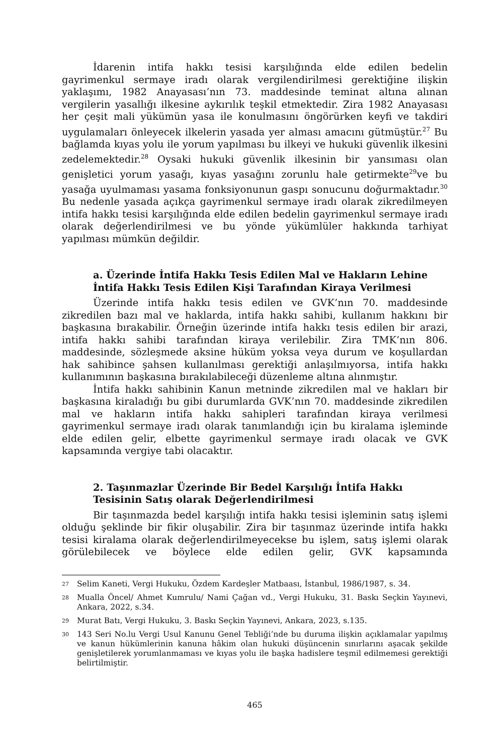İdarenin intifa hakkı tesisi karşılığında elde edilen bedelin gayrimenkul sermaye iradı olarak vergilendirilmesi gerektiğine ilişkin yaklaşımı, 1982 Anayasası’nın 73. maddesinde teminat altına alınan vergilerin yasallığı ilkesine aykırılık teşkil etmektedir. Zira 1982 Anayasası her çeşit mali yükümün yasa ile konulmasını öngörürken keyfi ve takdiri uygulamaları önleyecek ilkelerin yasada yer alması amacını gütmüştür.<sup>27</sup> Bu bağlamda kıyas yolu ile yorum yapılması bu ilkeyi ve hukuki güvenlik ilkesini zedelemektedir.<sup>28</sup> Oysaki hukuki güvenlik ilkesinin bir yansıması olan genişletici yorum yasağı, kıyas yasağını zorunlu hale getirmekte<sup>29</sup>ve bu yasağa uyulmaması yasama fonksiyonunun gaspı sonucunu doğurmaktadır.<sup>30</sup> Bu nedenle yasada açıkça gayrimenkul sermaye iradı olarak zikredilmeyen intifa hakkı tesisi karşılığında elde edilen bedelin gayrimenkul sermaye iradı olarak değerlendirilmesi ve bu yönde yükümlüler hakkında tarhiyat yapılması mümkün değildir.
a. Üzerinde İntifa Hakkı Tesis Edilen Mal ve Hakların Lehine İntifa Hakkı Tesis Edilen Kişi Tarafından Kiraya Verilmesi
Üzerinde intifa hakkı tesis edilen ve GVK’nın 70. maddesinde zikredilen bazı mal ve haklarda, intifa hakkı sahibi, kullanım hakkını bir başkasına bırakabilir. Örneğin üzerinde intifa hakkı tesis edilen bir arazi, intifa hakkı sahibi tarafından kiraya verilebilir. Zira TMK’nın 806. maddesinde, sözleşmede aksine hüküm yoksa veya durum ve koşullardan hak sahibince şahsen kullanılması gerektiği anlaşılmıyorsa, intifa hakkı kullanımının başkasına bırakılabileceği düzenleme altına alınmıştır.
İntifa hakkı sahibinin Kanun metninde zikredilen mal ve hakları bir başkasına kiraladığı bu gibi durumlarda GVK’nın 70. maddesinde zikredilen mal ve hakların intifa hakkı sahipleri tarafından kiraya verilmesi gayrimenkul sermaye iradı olarak tanımlandığı için bu kiralama işleminde elde edilen gelir, elbette gayrimenkul sermaye iradı olacak ve GVK kapsamında vergiye tabi olacaktır.
2. Taşınmazlar Üzerinde Bir Bedel Karşılığı İntifa Hakkı Tesisinin Satış olarak Değerlendirilmesi
Bir taşınmazda bedel karşılığı intifa hakkı tesisi işleminin satış işlemi olduğu şeklinde bir fikir oluşabilir. Zira bir taşınmaz üzerinde intifa hakkı tesisi kiralama olarak değerlendirilmeyecekse bu işlem, satış işlemi olarak görülebilecek ve böylece elde edilen gelir, GVK kapsamında
<sup>27</sup> Selim Kaneti, Vergi Hukuku, Özdem Kardeşler Matbaası, İstanbul, 1986/1987, s. 34.
<sup>28</sup> Mualla Öncel/ Ahmet Kumrulu/ Nami Çağan vd., Vergi Hukuku, 31. Baskı Seçkin Yayınevi, Ankara, 2022, s.34.
<sup>29</sup> Murat Batı, Vergi Hukuku, 3. Baskı Seçkin Yayınevi, Ankara, 2023, s.135.
<sup>30</sup> 143 Seri No.lu Vergi Usul Kanunu Genel Tebliği’nde bu duruma ilişkin açıklamalar yapılmış ve kanun hükümlerinin kanuna hâkim olan hukuki düşüncenin sınırlarını aşacak şekilde genişletilerek yorumlanmaması ve kıyas yolu ile başka hadislere teşmil edilmemesi gerektiği belirtilmiştir.
465